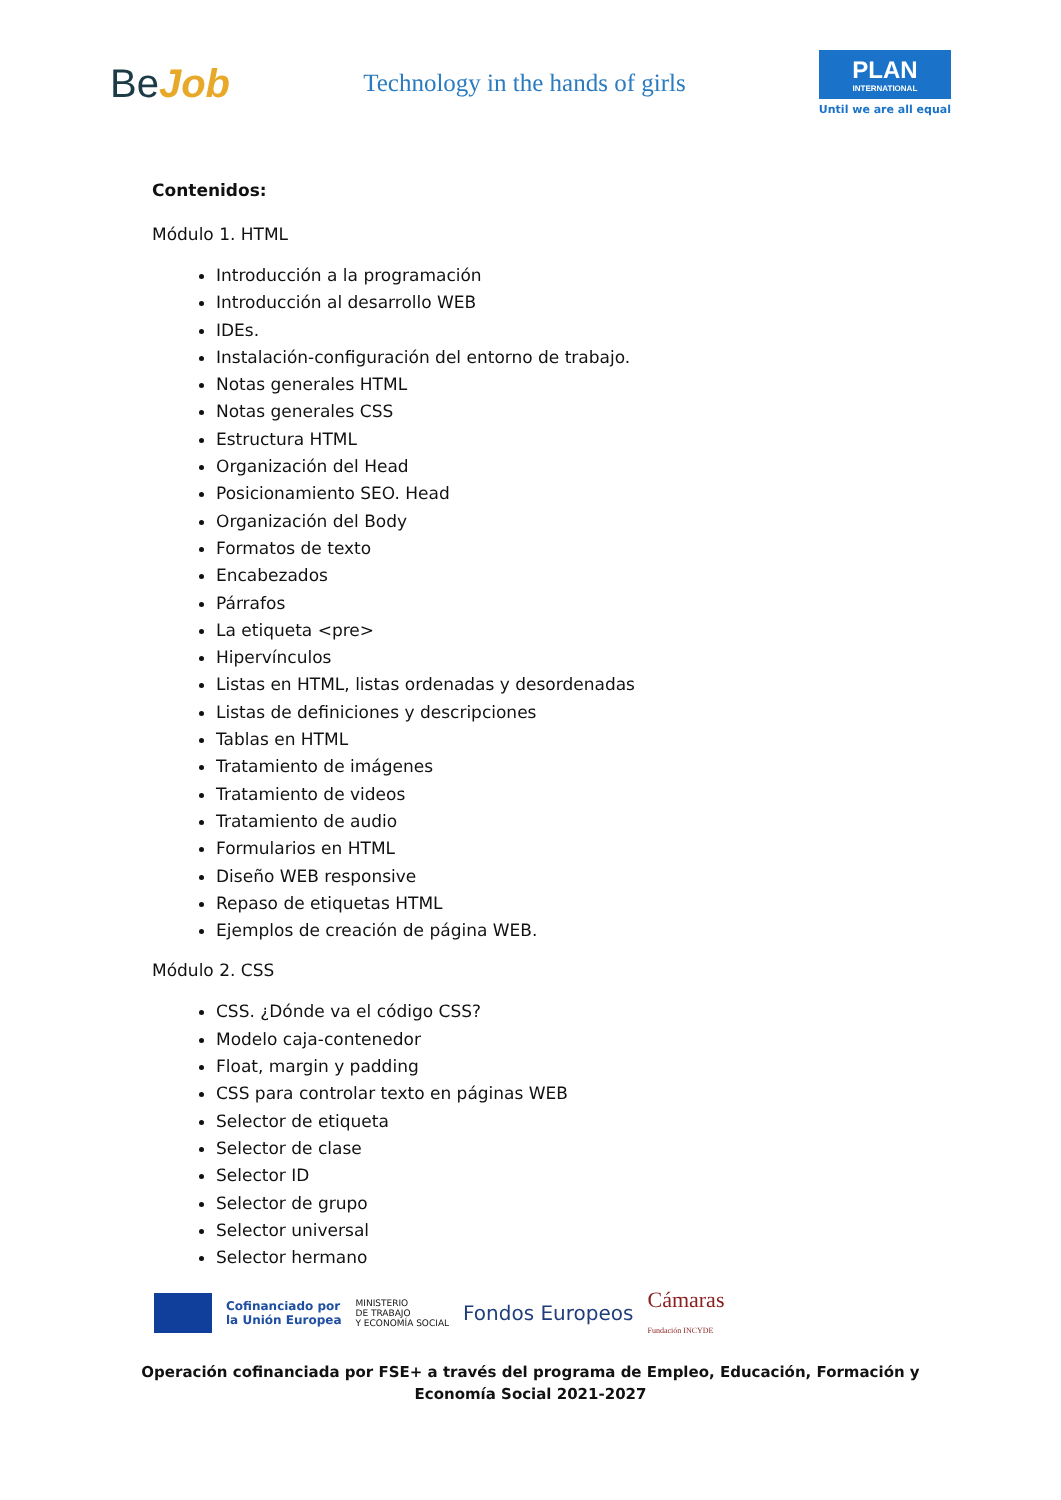BeJob
Technology in the hands of girls
PLAN
INTERNATIONAL
Until we are all equal
Contenidos:
Módulo 1. HTML
Introducción a la programación
Introducción al desarrollo WEB
IDEs.
Instalación-configuración del entorno de trabajo.
Notas generales HTML
Notas generales CSS
Estructura HTML
Organización del Head
Posicionamiento SEO. Head
Organización del Body
Formatos de texto
Encabezados
Párrafos
La etiqueta <pre>
Hipervínculos
Listas en HTML, listas ordenadas y desordenadas
Listas de definiciones y descripciones
Tablas en HTML
Tratamiento de imágenes
Tratamiento de videos
Tratamiento de audio
Formularios en HTML
Diseño WEB responsive
Repaso de etiquetas HTML
Ejemplos de creación de página WEB.
Módulo 2. CSS
CSS. ¿Dónde va el código CSS?
Modelo caja-contenedor
Float, margin y padding
CSS para controlar texto en páginas WEB
Selector de etiqueta
Selector de clase
Selector ID
Selector de grupo
Selector universal
Selector hermano
Cofinanciado por
la Unión Europea
MINISTERIO
DE TRABAJO
Y ECONOMÍA SOCIAL
Fondos Europeos
Cámaras
Fundación INCYDE
Operación cofinanciada por FSE+ a través del programa de Empleo, Educación, Formación y
Economía Social 2021-2027